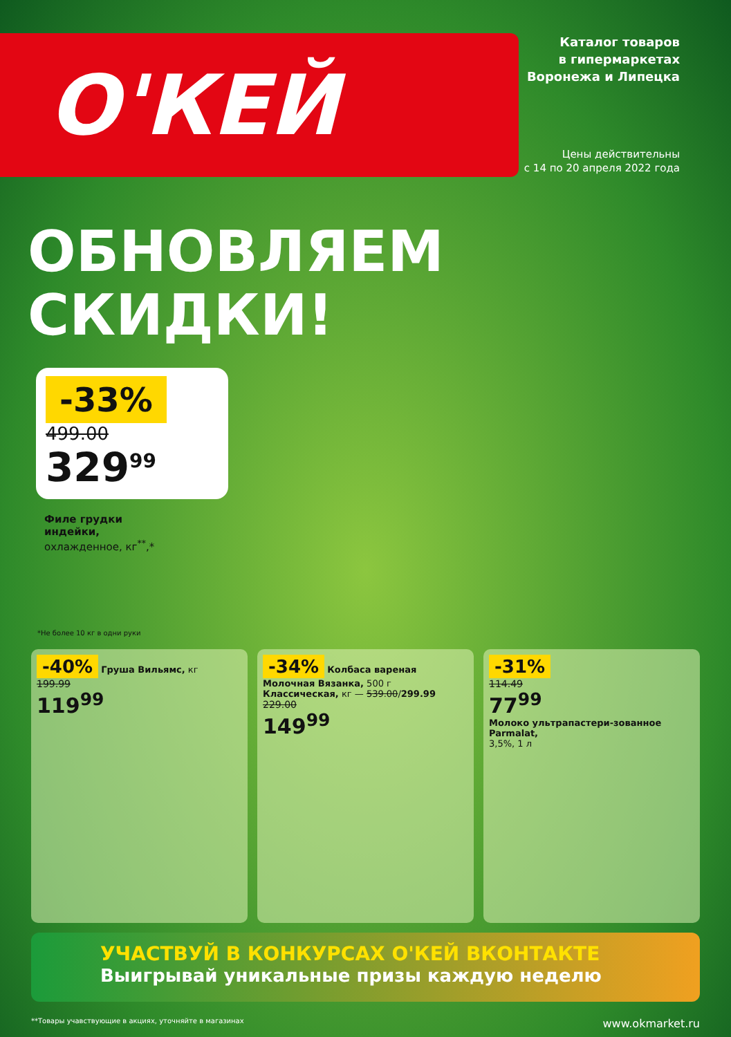О'КЕЙ
Каталог товаров
в гипермаркетах
Воронежа и Липецка
Цены действительны
с 14 по 20 апреля 2022 года
ОБНОВЛЯЕМ
СКИДКИ!
-33%
499.00
329<sup>99</sup>
Филе грудки
индейки,
охлажденное, кг<sup>**</sup>,*
*Не более 10 кг в одни руки
-40% Груша Вильямс, кг
199.99
119<sup>99</sup>
-34% Колбаса вареная Молочная Вязанка, 500 г
Классическая, кг — 539.00/299.99
229.00
149<sup>99</sup>
-31%
114.49
77<sup>99</sup>
Молоко ультрапастери-зованное Parmalat,
3,5%, 1 л
УЧАСТВУЙ В КОНКУРСАХ О'КЕЙ ВКОНТАКТЕ
Выигрывай уникальные призы каждую неделю
**Товары учавствующие в акциях, уточняйте в магазинах www.okmarket.ru